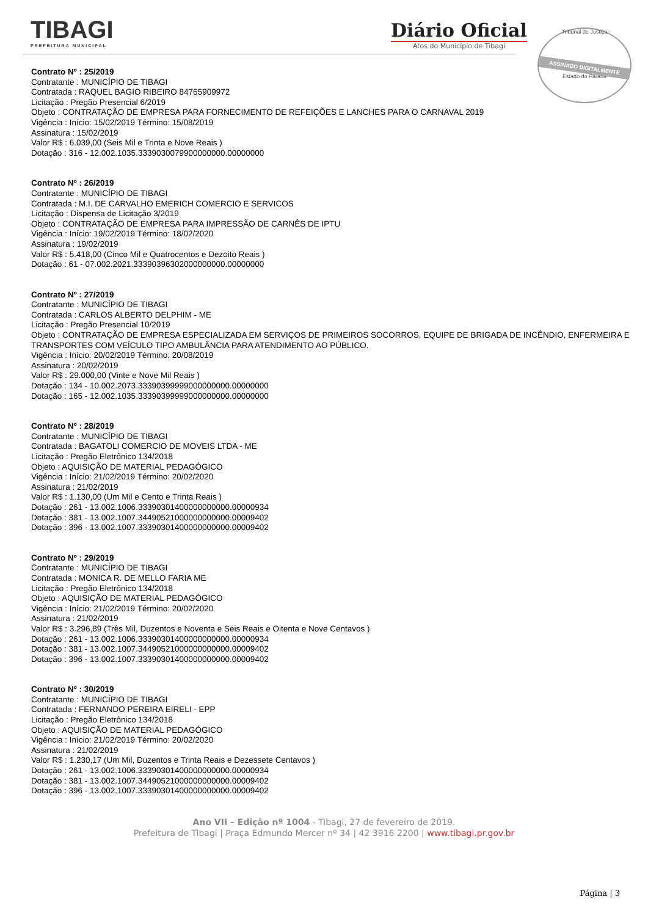TIBAGI
PREFEITURA MUNICIPAL
Diário Oficial
Atos do Município de Tibagi
Tribunal de Justiça
ASSINADO DIGITALMENTE
Estado do Paraná
Contrato Nº : 25/2019
Contratante : MUNICÍPIO DE TIBAGI
Contratada : RAQUEL BAGIO RIBEIRO 84765909972
Licitação : Pregão Presencial 6/2019
Objeto : CONTRATAÇÃO DE EMPRESA PARA FORNECIMENTO DE REFEIÇÕES E LANCHES PARA O CARNAVAL 2019
Vigência : Início: 15/02/2019 Término: 15/08/2019
Assinatura : 15/02/2019
Valor R$ : 6.039,00 (Seis Mil e Trinta e Nove Reais )
Dotação : 316 - 12.002.1035.333903007990000000​0.00000000
Contrato Nº : 26/2019
Contratante : MUNICÍPIO DE TIBAGI
Contratada : M.I. DE CARVALHO EMERICH COMERCIO E SERVICOS
Licitação : Dispensa de Licitação 3/2019
Objeto : CONTRATAÇÃO DE EMPRESA PARA IMPRESSÃO DE CARNÊS DE IPTU
Vigência : Início: 19/02/2019 Término: 18/02/2020
Assinatura : 19/02/2019
Valor R$ : 5.418,00 (Cinco Mil e Quatrocentos e Dezoito Reais )
Dotação : 61 - 07.002.2021.33390396302000000000.00000000
Contrato Nº : 27/2019
Contratante : MUNICÍPIO DE TIBAGI
Contratada : CARLOS ALBERTO DELPHIM - ME
Licitação : Pregão Presencial 10/2019
Objeto : CONTRATAÇÃO DE EMPRESA ESPECIALIZADA EM SERVIÇOS DE PRIMEIROS SOCORROS, EQUIPE DE BRIGADA DE INCÊNDIO, ENFERMEIRA E TRANSPORTES COM VEÍCULO TIPO AMBULÂNCIA PARA ATENDIMENTO AO PÚBLICO.
Vigência : Início: 20/02/2019 Término: 20/08/2019
Assinatura : 20/02/2019
Valor R$ : 29.000,00 (Vinte e Nove Mil Reais )
Dotação : 134 - 10.002.2073.33390399999000000000.00000000
Dotação : 165 - 12.002.1035.33390399999000000000.00000000
Contrato Nº : 28/2019
Contratante : MUNICÍPIO DE TIBAGI
Contratada : BAGATOLI COMERCIO DE MOVEIS LTDA - ME
Licitação : Pregão Eletrônico 134/2018
Objeto : AQUISIÇÃO DE MATERIAL PEDAGÓGICO
Vigência : Início: 21/02/2019 Término: 20/02/2020
Assinatura : 21/02/2019
Valor R$ : 1.130,00 (Um Mil e Cento e Trinta Reais )
Dotação : 261 - 13.002.1006.33390301400000000000.00000934
Dotação : 381 - 13.002.1007.34490521000000000000.00009402
Dotação : 396 - 13.002.1007.33390301400000000000.00009402
Contrato Nº : 29/2019
Contratante : MUNICÍPIO DE TIBAGI
Contratada : MONICA R. DE MELLO FARIA ME
Licitação : Pregão Eletrônico 134/2018
Objeto : AQUISIÇÃO DE MATERIAL PEDAGÓGICO
Vigência : Início: 21/02/2019 Término: 20/02/2020
Assinatura : 21/02/2019
Valor R$ : 3.296,89 (Três Mil, Duzentos e Noventa e Seis Reais e Oitenta e Nove Centavos )
Dotação : 261 - 13.002.1006.33390301400000000000.00000934
Dotação : 381 - 13.002.1007.34490521000000000000.00009402
Dotação : 396 - 13.002.1007.33390301400000000000.00009402
Contrato Nº : 30/2019
Contratante : MUNICÍPIO DE TIBAGI
Contratada : FERNANDO PEREIRA EIRELI - EPP
Licitação : Pregão Eletrônico 134/2018
Objeto : AQUISIÇÃO DE MATERIAL PEDAGÓGICO
Vigência : Início: 21/02/2019 Término: 20/02/2020
Assinatura : 21/02/2019
Valor R$ : 1.230,17 (Um Mil, Duzentos e Trinta Reais e Dezessete Centavos )
Dotação : 261 - 13.002.1006.33390301400000000000.00000934
Dotação : 381 - 13.002.1007.34490521000000000000.00009402
Dotação : 396 - 13.002.1007.33390301400000000000.00009402
Ano VII – Edição nº 1004 - Tibagi, 27 de fevereiro de 2019.
Prefeitura de Tibagi | Praça Edmundo Mercer nº 34 | 42 3916 2200 | www.tibagi.pr.gov.br
Página | 3